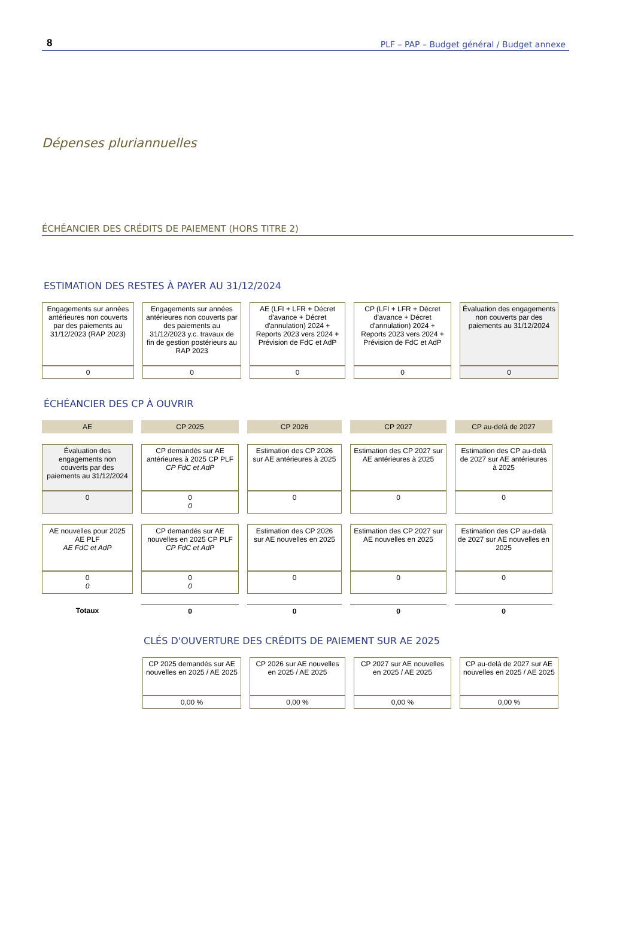8 PLF – PAP – Budget général / Budget annexe
Dépenses pluriannuelles
ÉCHÉANCIER DES CRÉDITS DE PAIEMENT (HORS TITRE 2)
ESTIMATION DES RESTES À PAYER AU 31/12/2024
| Engagements sur années antérieures non couverts par des paiements au 31/12/2023 (RAP 2023) | Engagements sur années antérieures non couverts par des paiements au 31/12/2023 y.c. travaux de fin de gestion postérieurs au RAP 2023 | AE (LFI + LFR + Décret d'avance + Décret d'annulation) 2024 + Reports 2023 vers 2024 + Prévision de FdC et AdP | CP (LFI + LFR + Décret d'avance + Décret d'annulation) 2024 + Reports 2023 vers 2024 + Prévision de FdC et AdP | Évaluation des engagements non couverts par des paiements au 31/12/2024 |
| 0 | 0 | 0 | 0 | 0 |
ÉCHÉANCIER DES CP À OUVRIR
| AE | CP 2025 | CP 2026 | CP 2027 | CP au-delà de 2027 |
| Évaluation des engagements non couverts par des paiements au 31/12/2024 | CP demandés sur AE antérieures à 2025 CP PLF CP FdC et AdP | Estimation des CP 2026 sur AE antérieures à 2025 | Estimation des CP 2027 sur AE antérieures à 2025 | Estimation des CP au-delà de 2027 sur AE antérieures à 2025 |
| 0 | 0 0 | 0 | 0 | 0 |
| AE nouvelles pour 2025 AE PLF AE FdC et AdP | CP demandés sur AE nouvelles en 2025 CP PLF CP FdC et AdP | Estimation des CP 2026 sur AE nouvelles en 2025 | Estimation des CP 2027 sur AE nouvelles en 2025 | Estimation des CP au-delà de 2027 sur AE nouvelles en 2025 |
| 0 0 | 0 0 | 0 | 0 | 0 |
| Totaux | 0 | 0 | 0 | 0 |
CLÉS D'OUVERTURE DES CRÉDITS DE PAIEMENT SUR AE 2025
| CP 2025 demandés sur AE nouvelles en 2025 / AE 2025 | CP 2026 sur AE nouvelles en 2025 / AE 2025 | CP 2027 sur AE nouvelles en 2025 / AE 2025 | CP au-delà de 2027 sur AE nouvelles en 2025 / AE 2025 |
| 0,00 % | 0,00 % | 0,00 % | 0,00 % |